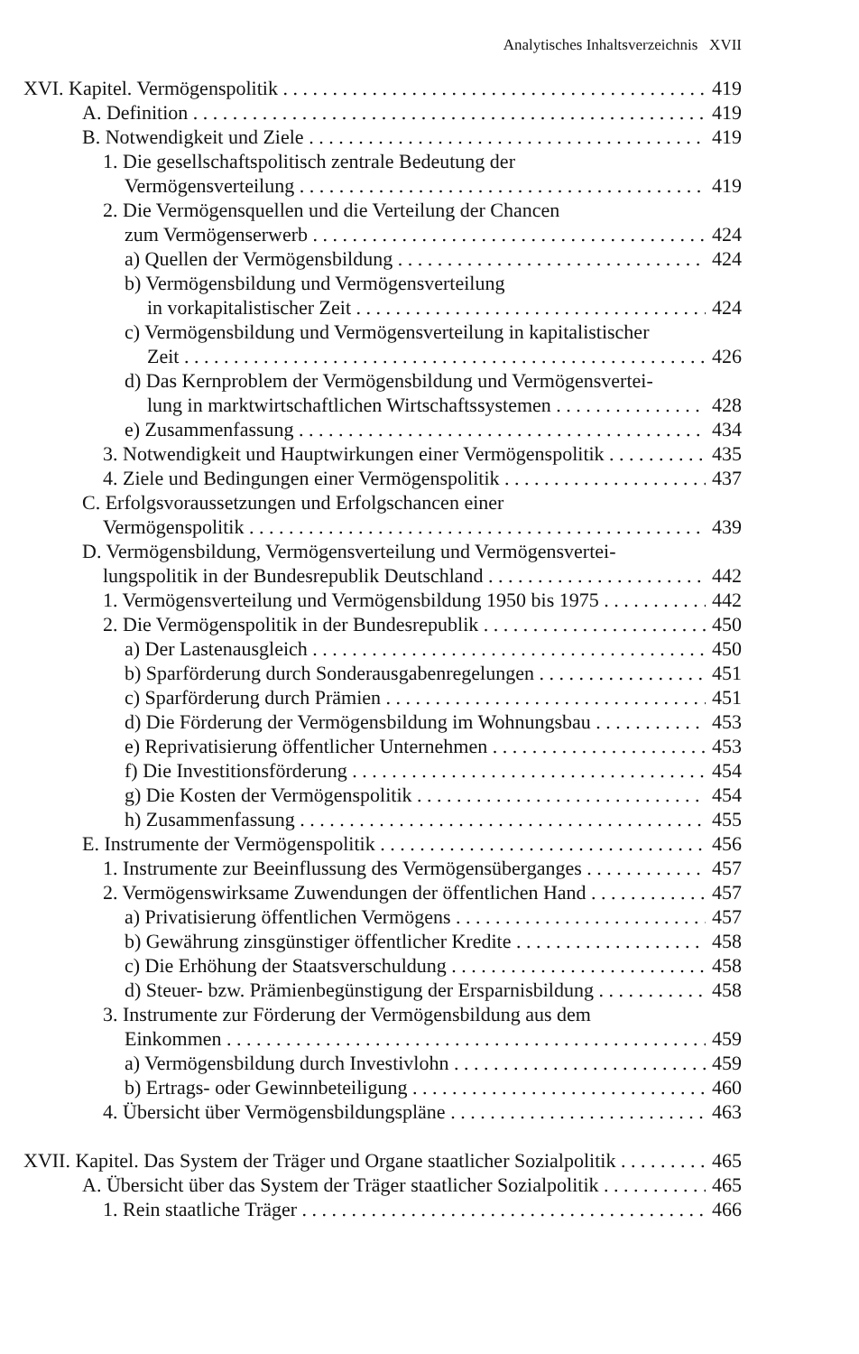Analytisches Inhaltsverzeichnis XVII
XVI. Kapitel. Vermögenspolitik 419
A. Definition 419
B. Notwendigkeit und Ziele 419
1. Die gesellschaftspolitisch zentrale Bedeutung der
Vermögensverteilung 419
2. Die Vermögensquellen und die Verteilung der Chancen
zum Vermögenserwerb 424
a) Quellen der Vermögensbildung 424
b) Vermögensbildung und Vermögensverteilung
in vorkapitalistischer Zeit 424
c) Vermögensbildung und Vermögensverteilung in kapitalistischer
Zeit 426
d) Das Kernproblem der Vermögensbildung und Vermögensvertei-
lung in marktwirtschaftlichen Wirtschaftssystemen 428
e) Zusammenfassung 434
3. Notwendigkeit und Hauptwirkungen einer Vermögenspolitik 435
4. Ziele und Bedingungen einer Vermögenspolitik 437
C. Erfolgsvoraussetzungen und Erfolgschancen einer
Vermögenspolitik 439
D. Vermögensbildung, Vermögensverteilung und Vermögensvertei-
lungspolitik in der Bundesrepublik Deutschland 442
1. Vermögensverteilung und Vermögensbildung 1950 bis 1975 442
2. Die Vermögenspolitik in der Bundesrepublik 450
a) Der Lastenausgleich 450
b) Sparförderung durch Sonderausgabenregelungen 451
c) Sparförderung durch Prämien 451
d) Die Förderung der Vermögensbildung im Wohnungsbau 453
e) Reprivatisierung öffentlicher Unternehmen 453
f) Die Investitionsförderung 454
g) Die Kosten der Vermögenspolitik 454
h) Zusammenfassung 455
E. Instrumente der Vermögenspolitik 456
1. Instrumente zur Beeinflussung des Vermögensüberganges 457
2. Vermögenswirksame Zuwendungen der öffentlichen Hand 457
a) Privatisierung öffentlichen Vermögens 457
b) Gewährung zinsgünstiger öffentlicher Kredite 458
c) Die Erhöhung der Staatsverschuldung 458
d) Steuer- bzw. Prämienbegünstigung der Ersparnisbildung 458
3. Instrumente zur Förderung der Vermögensbildung aus dem
Einkommen 459
a) Vermögensbildung durch Investivlohn 459
b) Ertrags- oder Gewinnbeteiligung 460
4. Übersicht über Vermögensbildungspläne 463
XVII. Kapitel. Das System der Träger und Organe staatlicher Sozialpolitik 465
A. Übersicht über das System der Träger staatlicher Sozialpolitik 465
1. Rein staatliche Träger 466